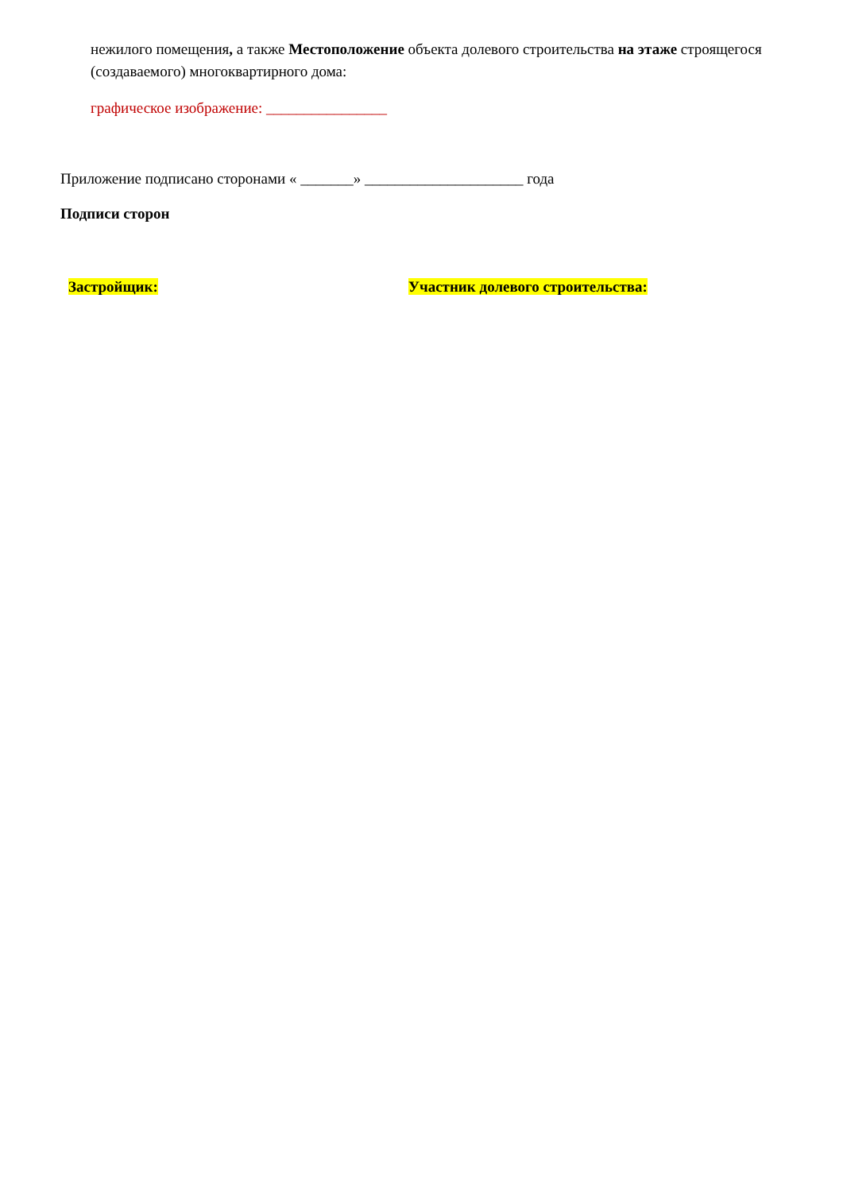нежилого помещения, а также Местоположение объекта долевого строительства на этаже строящегося (создаваемого) многоквартирного дома:
графическое изображение: ________________
Приложение подписано сторонами « _______» _____________________ года
Подписи сторон
Застройщик: Участник долевого строительства: